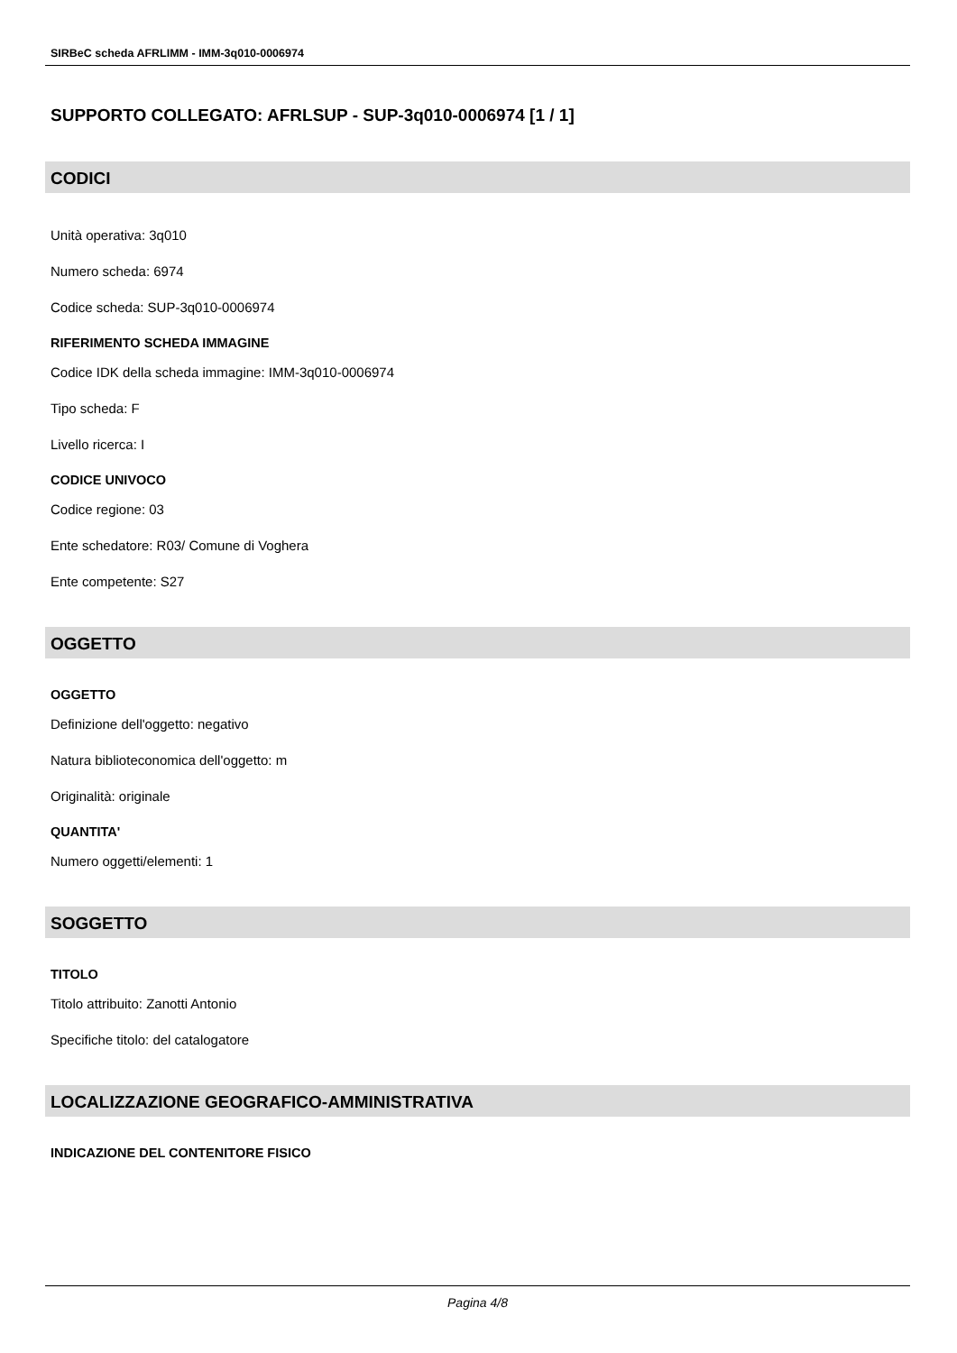SIRBeC scheda AFRLIMM - IMM-3q010-0006974
SUPPORTO COLLEGATO: AFRLSUP - SUP-3q010-0006974 [1 / 1]
CODICI
Unità operativa: 3q010
Numero scheda: 6974
Codice scheda: SUP-3q010-0006974
RIFERIMENTO SCHEDA IMMAGINE
Codice IDK della scheda immagine: IMM-3q010-0006974
Tipo scheda: F
Livello ricerca: I
CODICE UNIVOCO
Codice regione: 03
Ente schedatore: R03/ Comune di Voghera
Ente competente: S27
OGGETTO
OGGETTO
Definizione dell'oggetto: negativo
Natura biblioteconomica dell'oggetto: m
Originalità: originale
QUANTITA'
Numero oggetti/elementi: 1
SOGGETTO
TITOLO
Titolo attribuito: Zanotti Antonio
Specifiche titolo: del catalogatore
LOCALIZZAZIONE GEOGRAFICO-AMMINISTRATIVA
INDICAZIONE DEL CONTENITORE FISICO
Pagina 4/8